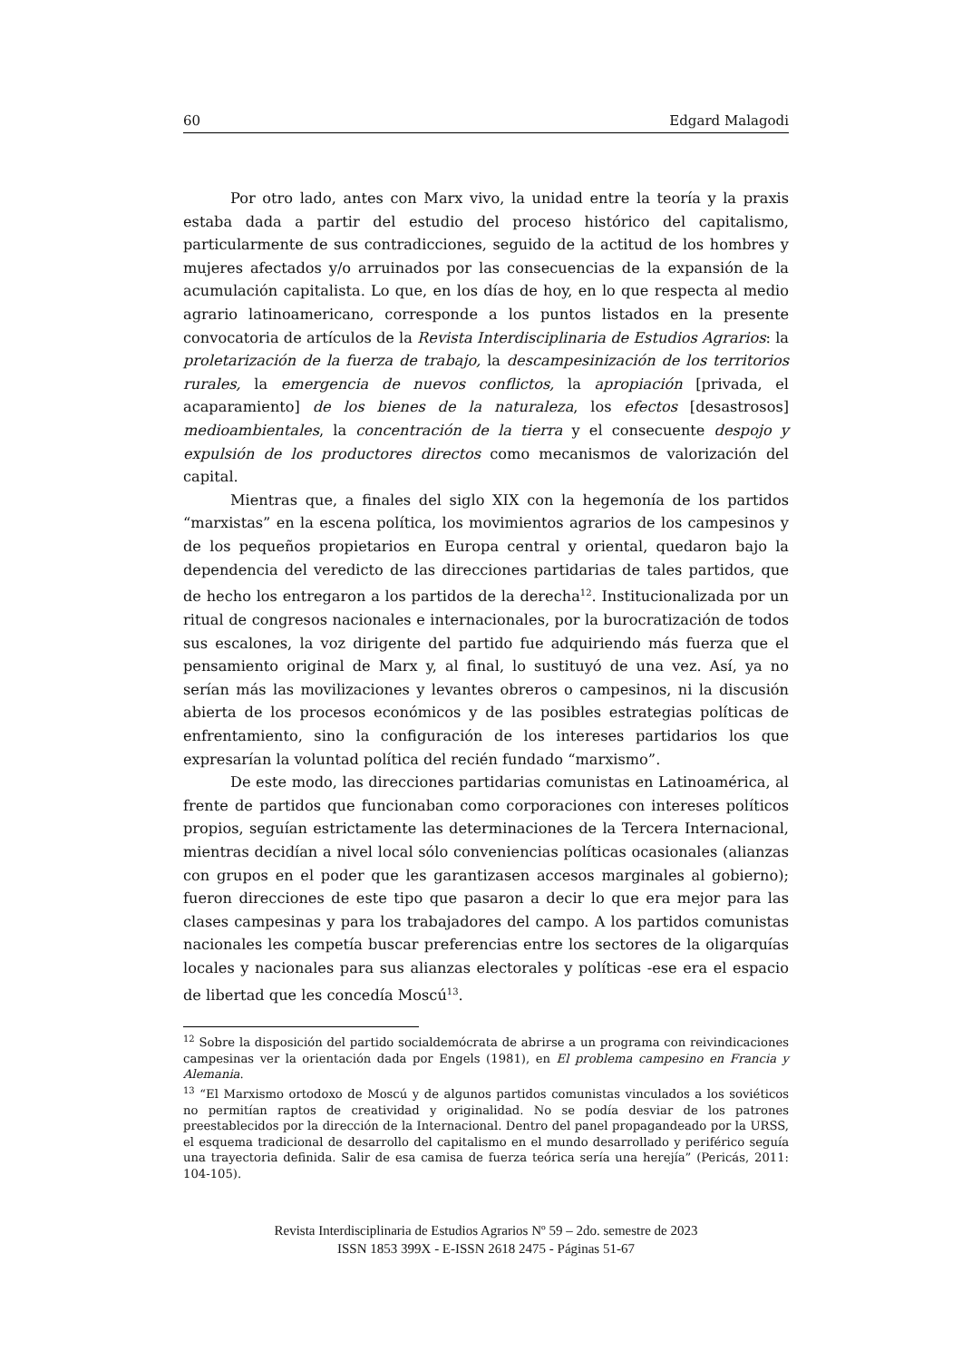60 Edgard Malagodi
Por otro lado, antes con Marx vivo, la unidad entre la teoría y la praxis estaba dada a partir del estudio del proceso histórico del capitalismo, particularmente de sus contradicciones, seguido de la actitud de los hombres y mujeres afectados y/o arruinados por las consecuencias de la expansión de la acumulación capitalista. Lo que, en los días de hoy, en lo que respecta al medio agrario latinoamericano, corresponde a los puntos listados en la presente convocatoria de artículos de la Revista Interdisciplinaria de Estudios Agrarios: la proletarización de la fuerza de trabajo, la descampesinización de los territorios rurales, la emergencia de nuevos conflictos, la apropiación [privada, el acaparamiento] de los bienes de la naturaleza, los efectos [desastrosos] medioambientales, la concentración de la tierra y el consecuente despojo y expulsión de los productores directos como mecanismos de valorización del capital.
Mientras que, a finales del siglo XIX con la hegemonía de los partidos “marxistas” en la escena política, los movimientos agrarios de los campesinos y de los pequeños propietarios en Europa central y oriental, quedaron bajo la dependencia del veredicto de las direcciones partidarias de tales partidos, que de hecho los entregaron a los partidos de la derecha<sup>12</sup>. Institucionalizada por un ritual de congresos nacionales e internacionales, por la burocratización de todos sus escalones, la voz dirigente del partido fue adquiriendo más fuerza que el pensamiento original de Marx y, al final, lo sustituyó de una vez. Así, ya no serían más las movilizaciones y levantes obreros o campesinos, ni la discusión abierta de los procesos económicos y de las posibles estrategias políticas de enfrentamiento, sino la configuración de los intereses partidarios los que expresarían la voluntad política del recién fundado “marxismo”.
De este modo, las direcciones partidarias comunistas en Latinoamérica, al frente de partidos que funcionaban como corporaciones con intereses políticos propios, seguían estrictamente las determinaciones de la Tercera Internacional, mientras decidían a nivel local sólo conveniencias políticas ocasionales (alianzas con grupos en el poder que les garantizasen accesos marginales al gobierno); fueron direcciones de este tipo que pasaron a decir lo que era mejor para las clases campesinas y para los trabajadores del campo. A los partidos comunistas nacionales les competía buscar preferencias entre los sectores de la oligarquías locales y nacionales para sus alianzas electorales y políticas -ese era el espacio de libertad que les concedía Moscú<sup>13</sup>.
<sup>12</sup> Sobre la disposición del partido socialdemócrata de abrirse a un programa con reivindicaciones campesinas ver la orientación dada por Engels (1981), en El problema campesino en Francia y Alemania.
<sup>13</sup> “El Marxismo ortodoxo de Moscú y de algunos partidos comunistas vinculados a los soviéticos no permitían raptos de creatividad y originalidad. No se podía desviar de los patrones preestablecidos por la dirección de la Internacional. Dentro del panel propagandeado por la URSS, el esquema tradicional de desarrollo del capitalismo en el mundo desarrollado y periférico seguía una trayectoria definida. Salir de esa camisa de fuerza teórica sería una herejía” (Pericás, 2011: 104-105).
Revista Interdisciplinaria de Estudios Agrarios Nº 59 – 2do. semestre de 2023
ISSN 1853 399X - E-ISSN 2618 2475 - Páginas 51-67